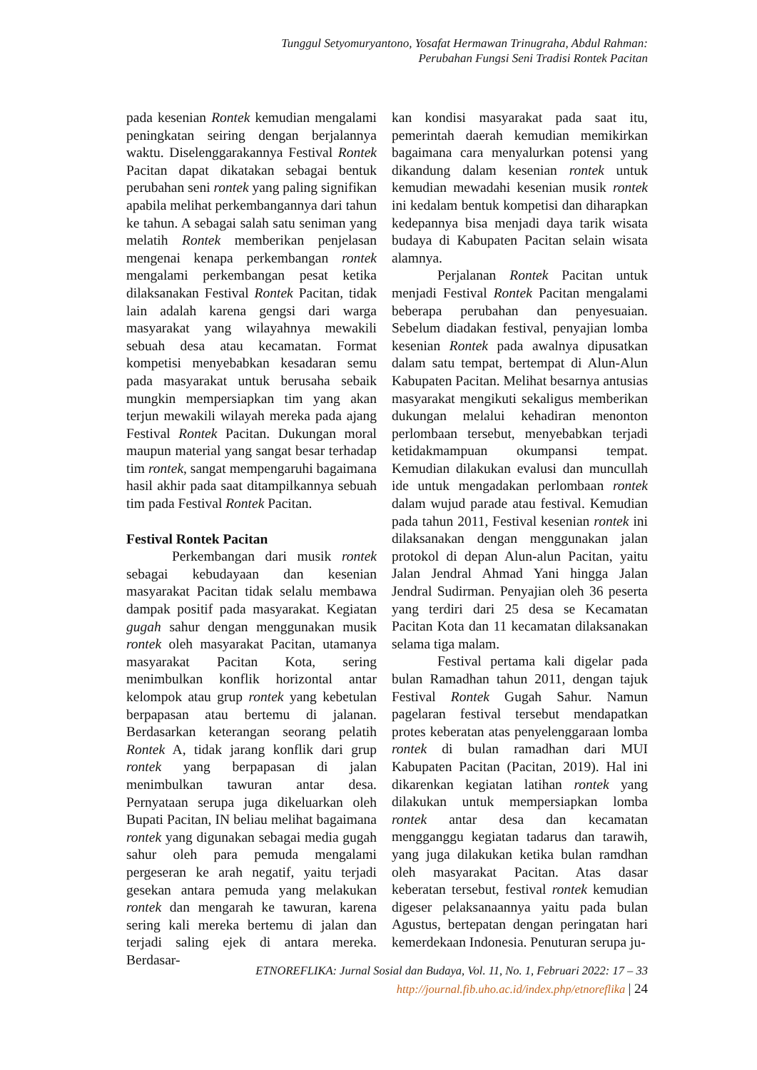Tunggul Setyomuryantono, Yosafat Hermawan Trinugraha, Abdul Rahman:
Perubahan Fungsi Seni Tradisi Rontek Pacitan
pada kesenian Rontek kemudian mengalami peningkatan seiring dengan berjalannya waktu. Diselenggarakannya Festival Rontek Pacitan dapat dikatakan sebagai bentuk perubahan seni rontek yang paling signifikan apabila melihat perkembangannya dari tahun ke tahun. A sebagai salah satu seniman yang melatih Rontek memberikan penjelasan mengenai kenapa perkembangan rontek mengalami perkembangan pesat ketika dilaksanakan Festival Rontek Pacitan, tidak lain adalah karena gengsi dari warga masyarakat yang wilayahnya mewakili sebuah desa atau kecamatan. Format kompetisi menyebabkan kesadaran semu pada masyarakat untuk berusaha sebaik mungkin mempersiapkan tim yang akan terjun mewakili wilayah mereka pada ajang Festival Rontek Pacitan. Dukungan moral maupun material yang sangat besar terhadap tim rontek, sangat mempengaruhi bagaimana hasil akhir pada saat ditampilkannya sebuah tim pada Festival Rontek Pacitan.
Festival Rontek Pacitan
Perkembangan dari musik rontek sebagai kebudayaan dan kesenian masyarakat Pacitan tidak selalu membawa dampak positif pada masyarakat. Kegiatan gugah sahur dengan menggunakan musik rontek oleh masyarakat Pacitan, utamanya masyarakat Pacitan Kota, sering menimbulkan konflik horizontal antar kelompok atau grup rontek yang kebetulan berpapasan atau bertemu di jalanan. Berdasarkan keterangan seorang pelatih Rontek A, tidak jarang konflik dari grup rontek yang berpapasan di jalan menimbulkan tawuran antar desa. Pernyataan serupa juga dikeluarkan oleh Bupati Pacitan, IN beliau melihat bagaimana rontek yang digunakan sebagai media gugah sahur oleh para pemuda mengalami pergeseran ke arah negatif, yaitu terjadi gesekan antara pemuda yang melakukan rontek dan mengarah ke tawuran, karena sering kali mereka bertemu di jalan dan terjadi saling ejek di antara mereka. Berdasar-
kan kondisi masyarakat pada saat itu, pemerintah daerah kemudian memikirkan bagaimana cara menyalurkan potensi yang dikandung dalam kesenian rontek untuk kemudian mewadahi kesenian musik rontek ini kedalam bentuk kompetisi dan diharapkan kedepannya bisa menjadi daya tarik wisata budaya di Kabupaten Pacitan selain wisata alamnya.
Perjalanan Rontek Pacitan untuk menjadi Festival Rontek Pacitan mengalami beberapa perubahan dan penyesuaian. Sebelum diadakan festival, penyajian lomba kesenian Rontek pada awalnya dipusatkan dalam satu tempat, bertempat di Alun-Alun Kabupaten Pacitan. Melihat besarnya antusias masyarakat mengikuti sekaligus memberikan dukungan melalui kehadiran menonton perlombaan tersebut, menyebabkan terjadi ketidakmampuan okumpansi tempat. Kemudian dilakukan evalusi dan muncullah ide untuk mengadakan perlombaan rontek dalam wujud parade atau festival. Kemudian pada tahun 2011, Festival kesenian rontek ini dilaksanakan dengan menggunakan jalan protokol di depan Alun-alun Pacitan, yaitu Jalan Jendral Ahmad Yani hingga Jalan Jendral Sudirman. Penyajian oleh 36 peserta yang terdiri dari 25 desa se Kecamatan Pacitan Kota dan 11 kecamatan dilaksanakan selama tiga malam.
Festival pertama kali digelar pada bulan Ramadhan tahun 2011, dengan tajuk Festival Rontek Gugah Sahur. Namun pagelaran festival tersebut mendapatkan protes keberatan atas penyelenggaraan lomba rontek di bulan ramadhan dari MUI Kabupaten Pacitan (Pacitan, 2019). Hal ini dikarenkan kegiatan latihan rontek yang dilakukan untuk mempersiapkan lomba rontek antar desa dan kecamatan mengganggu kegiatan tadarus dan tarawih, yang juga dilakukan ketika bulan ramdhan oleh masyarakat Pacitan. Atas dasar keberatan tersebut, festival rontek kemudian digeser pelaksanaannya yaitu pada bulan Agustus, bertepatan dengan peringatan hari kemerdekaan Indonesia. Penuturan serupa ju-
ETNOREFLIKA: Jurnal Sosial dan Budaya, Vol. 11, No. 1, Februari 2022: 17 – 33
http://journal.fib.uho.ac.id/index.php/etnoreflika | 24